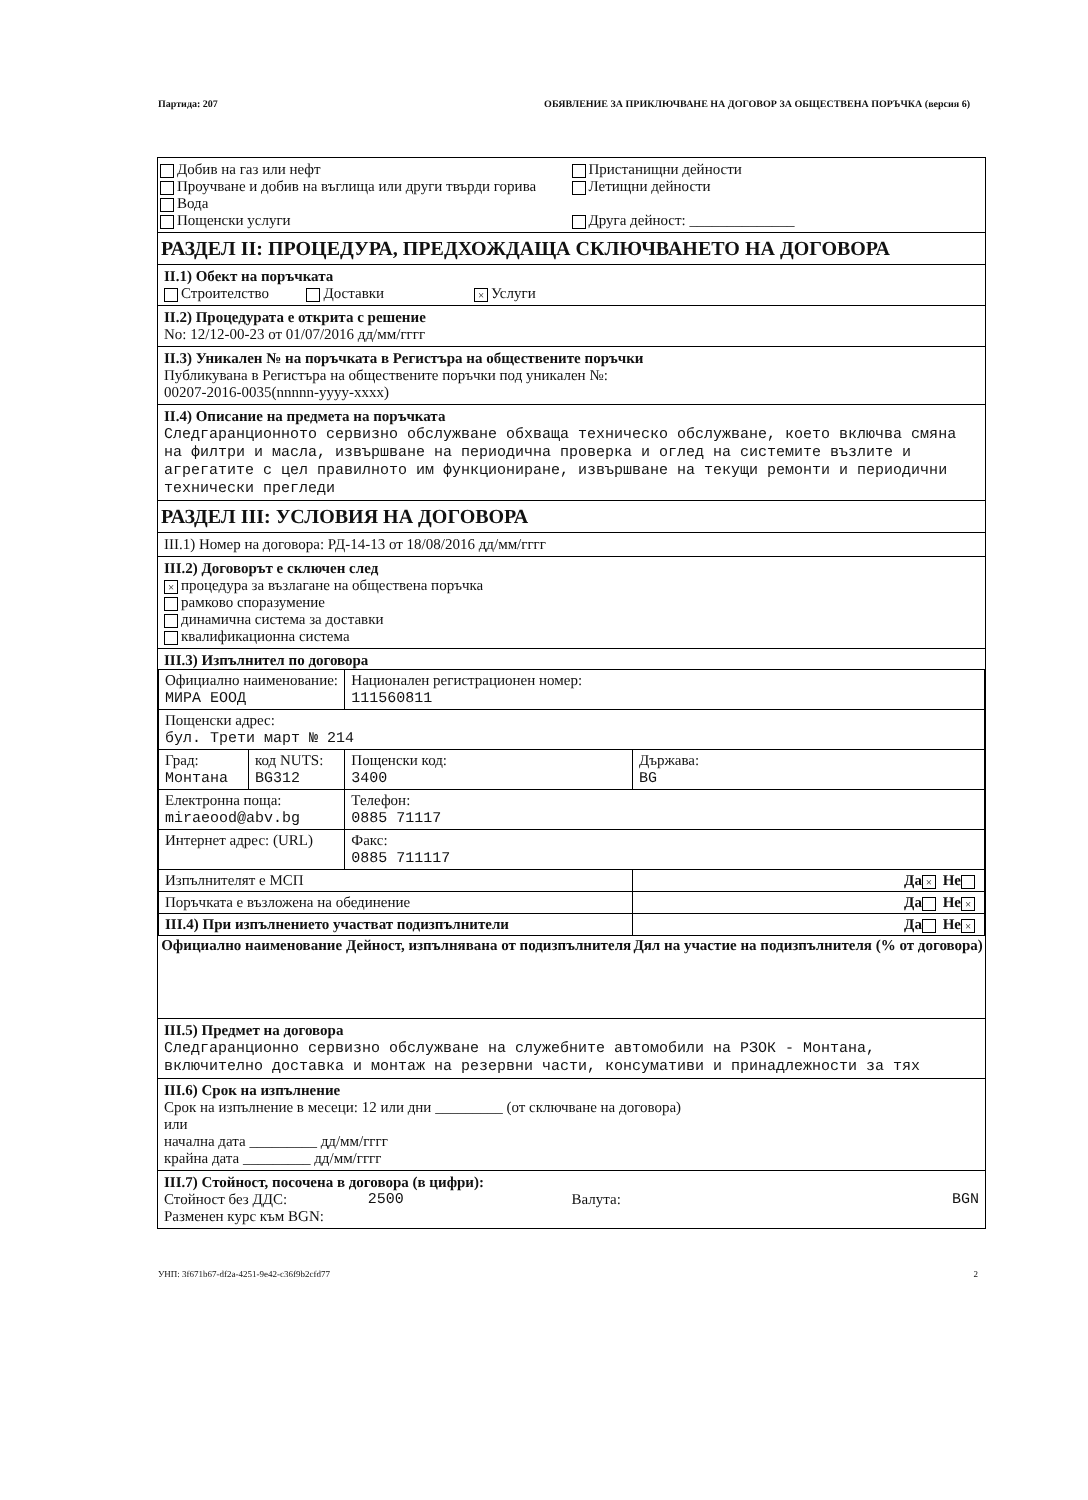Партида: 207 ОБЯВЛЕНИЕ ЗА ПРИКЛЮЧВАНЕ НА ДОГОВОР ЗА ОБЩЕСТВЕНА ПОРЪЧКА (версия 6)
Добив на газ или нефт
Проучване и добив на въглища или други твърди горива
Вода
Пощенски услуги
Пристанищни дейности
Летищни дейности
Друга дейност: ______________
РАЗДЕЛ II: ПРОЦЕДУРА, ПРЕДХОЖДАЩА СКЛЮЧВАНЕТО НА ДОГОВОРА
II.1) Обект на поръчката
Строителство Доставки × Услуги
II.2) Процедурата е открита с решение
No: 12/12-00-23 от 01/07/2016 дд/мм/гггг
II.3) Уникален № на поръчката в Регистъра на обществените поръчки
Публикувана в Регистъра на обществените поръчки под уникален №:
00207-2016-0035(nnnnn-yyyy-xxxx)
II.4) Описание на предмета на поръчката
Следгаранционното сервизно обслужване обхваща техническо обслужване, което включва смяна на филтри и масла, извършване на периодична проверка и оглед на системите възлите и агрегатите с цел правилното им функциониране, извършване на текущи ремонти и периодични технически прегледи
РАЗДЕЛ III: УСЛОВИЯ НА ДОГОВОРА
III.1) Номер на договора: РД-14-13 от 18/08/2016 дд/мм/гггг
III.2) Договорът е сключен след
× процедура за възлагане на обществена поръчка
рамково споразумение
динамична система за доставки
квалификационна система
III.3) Изпълнител по договора
| Официално наименование: МИРА ЕООД | | Национален регистрационен номер: 111560811 | |
| Пощенски адрес: бул. Трети март № 214 | | | |
| Град: Монтана | код NUTS: BG312 | Пощенски код: 3400 | Държава: BG |
| Електронна поща: miraeood@abv.bg | | Телефон: 0885 71117 | |
| Интернет адрес: (URL) | | Факс: 0885 711117 | |
| Изпълнителят е МСП | | | Да × Не |
| Поръчката е възложена на обединение | | | Да Не × |
| III.4) При изпълнението участват подизпълнители | | | Да Не × |
| Официално наименование | | Дейност, изпълнявана от подизпълнителя | Дял на участие на подизпълнителя (% от договора) |
III.5) Предмет на договора
Следгаранционно сервизно обслужване на служебните автомобили на РЗОК - Монтана, включително доставка и монтаж на резервни части, консумативи и принадлежности за тях
III.6) Срок на изпълнение
Срок на изпълнение в месеци: 12 или дни _________ (от сключване на договора)
или
начална дата _________ дд/мм/гггг
крайна дата _________ дд/мм/гггг
III.7) Стойност, посочена в договора (в цифри):
Стойност без ДДС: 2500 Валута: BGN
Разменен курс към BGN:
УНП: 3f671b67-df2a-4251-9e42-c36f9b2cfd77 2